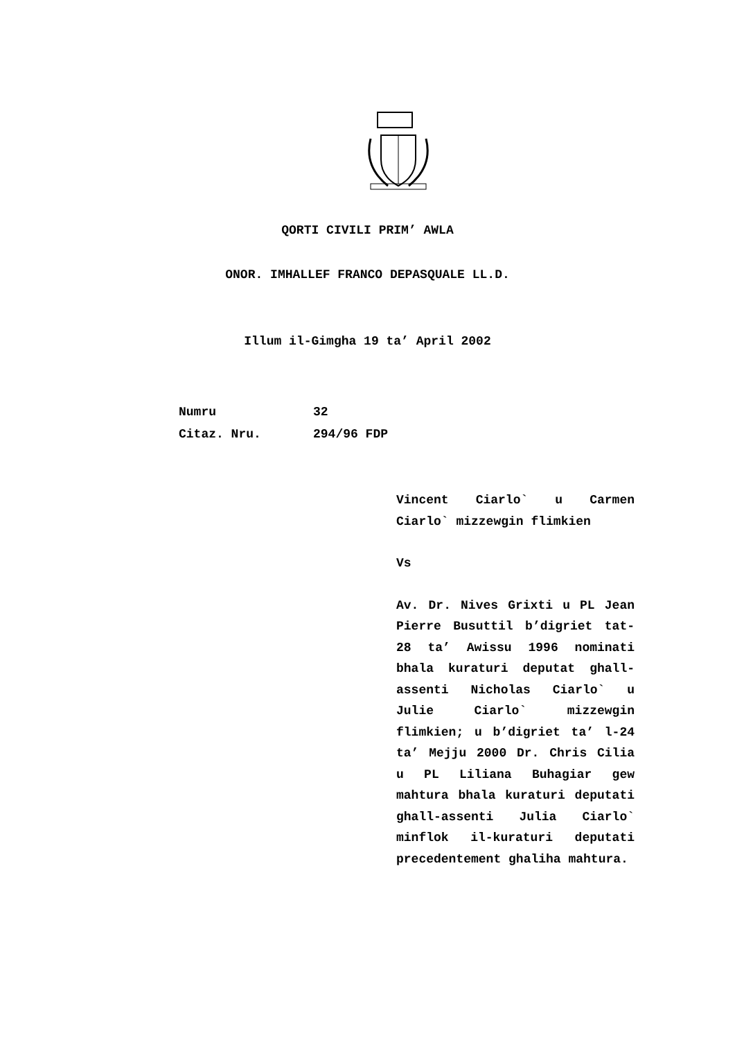QORTI CIVILI PRIM’ AWLA
ONOR. IMHALLEF FRANCO DEPASQUALE LL.D.
Illum il-Gimgha 19 ta’ April 2002
Numru 32
Citaz. Nru. 294/96 FDP
Vincent Ciarlo` u Carmen Ciarlo` mizzewgin flimkien
Vs
Av. Dr. Nives Grixti u PL Jean Pierre Busuttil b’digriet tat-28 ta’ Awissu 1996 nominati bhala kuraturi deputat ghall-assenti Nicholas Ciarlo` u Julie Ciarlo` mizzewgin flimkien; u b’digriet ta’ l-24 ta’ Mejju 2000 Dr. Chris Cilia u PL Liliana Buhagiar gew mahtura bhala kuraturi deputati ghall-assenti Julia Ciarlo` minflok il-kuraturi deputati precedentement ghaliha mahtura.